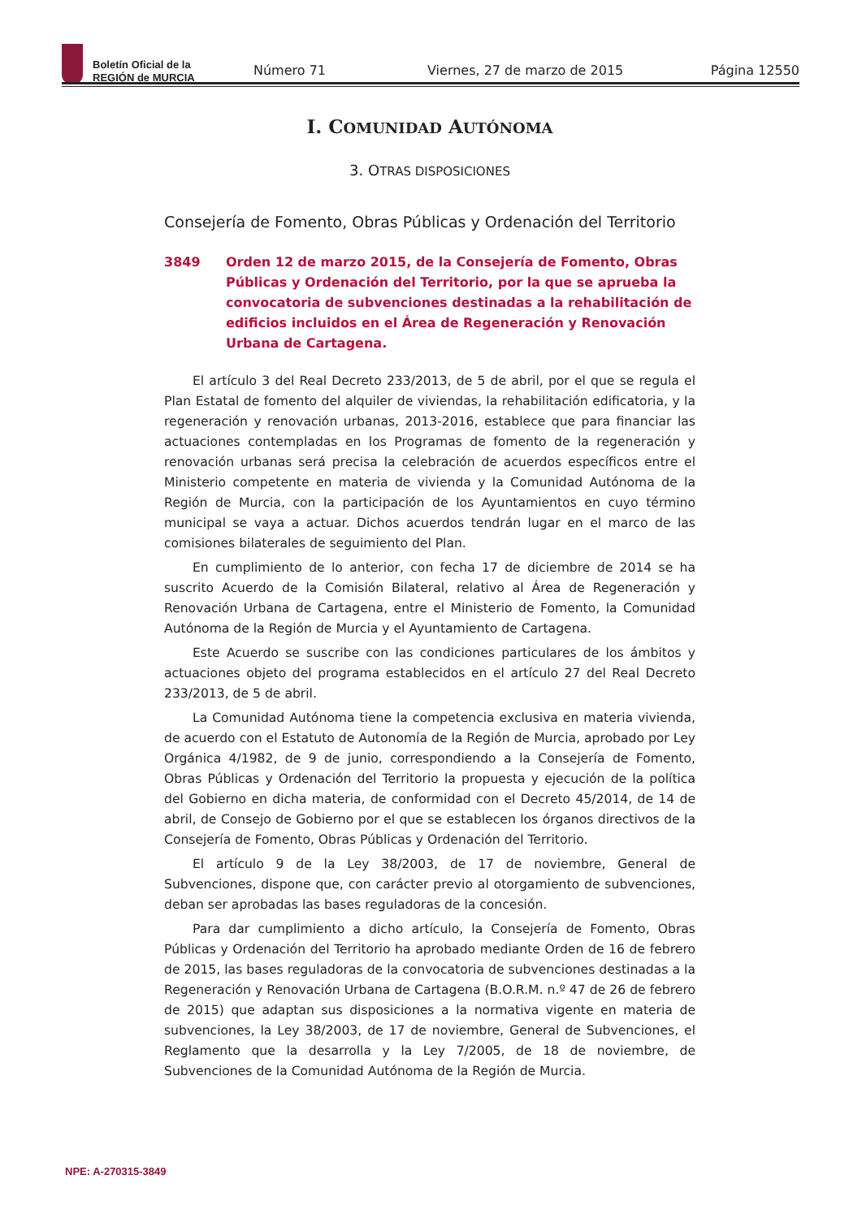Boletín Oficial de la
REGIÓN de MURCIA
Número 71 Viernes, 27 de marzo de 2015 Página 12550
I. COMUNIDAD AUTÓNOMA
3. OTRAS DISPOSICIONES
Consejería de Fomento, Obras Públicas y Ordenación del Territorio
3849 Orden 12 de marzo 2015, de la Consejería de Fomento, Obras Públicas y Ordenación del Territorio, por la que se aprueba la convocatoria de subvenciones destinadas a la rehabilitación de edificios incluidos en el Área de Regeneración y Renovación Urbana de Cartagena.
El artículo 3 del Real Decreto 233/2013, de 5 de abril, por el que se regula el Plan Estatal de fomento del alquiler de viviendas, la rehabilitación edificatoria, y la regeneración y renovación urbanas, 2013-2016, establece que para financiar las actuaciones contempladas en los Programas de fomento de la regeneración y renovación urbanas será precisa la celebración de acuerdos específicos entre el Ministerio competente en materia de vivienda y la Comunidad Autónoma de la Región de Murcia, con la participación de los Ayuntamientos en cuyo término municipal se vaya a actuar. Dichos acuerdos tendrán lugar en el marco de las comisiones bilaterales de seguimiento del Plan.
En cumplimiento de lo anterior, con fecha 17 de diciembre de 2014 se ha suscrito Acuerdo de la Comisión Bilateral, relativo al Área de Regeneración y Renovación Urbana de Cartagena, entre el Ministerio de Fomento, la Comunidad Autónoma de la Región de Murcia y el Ayuntamiento de Cartagena.
Este Acuerdo se suscribe con las condiciones particulares de los ámbitos y actuaciones objeto del programa establecidos en el artículo 27 del Real Decreto 233/2013, de 5 de abril.
La Comunidad Autónoma tiene la competencia exclusiva en materia vivienda, de acuerdo con el Estatuto de Autonomía de la Región de Murcia, aprobado por Ley Orgánica 4/1982, de 9 de junio, correspondiendo a la Consejería de Fomento, Obras Públicas y Ordenación del Territorio la propuesta y ejecución de la política del Gobierno en dicha materia, de conformidad con el Decreto 45/2014, de 14 de abril, de Consejo de Gobierno por el que se establecen los órganos directivos de la Consejería de Fomento, Obras Públicas y Ordenación del Territorio.
El artículo 9 de la Ley 38/2003, de 17 de noviembre, General de Subvenciones, dispone que, con carácter previo al otorgamiento de subvenciones, deban ser aprobadas las bases reguladoras de la concesión.
Para dar cumplimiento a dicho artículo, la Consejería de Fomento, Obras Públicas y Ordenación del Territorio ha aprobado mediante Orden de 16 de febrero de 2015, las bases reguladoras de la convocatoria de subvenciones destinadas a la Regeneración y Renovación Urbana de Cartagena (B.O.R.M. n.º 47 de 26 de febrero de 2015) que adaptan sus disposiciones a la normativa vigente en materia de subvenciones, la Ley 38/2003, de 17 de noviembre, General de Subvenciones, el Reglamento que la desarrolla y la Ley 7/2005, de 18 de noviembre, de Subvenciones de la Comunidad Autónoma de la Región de Murcia.
NPE: A-270315-3849